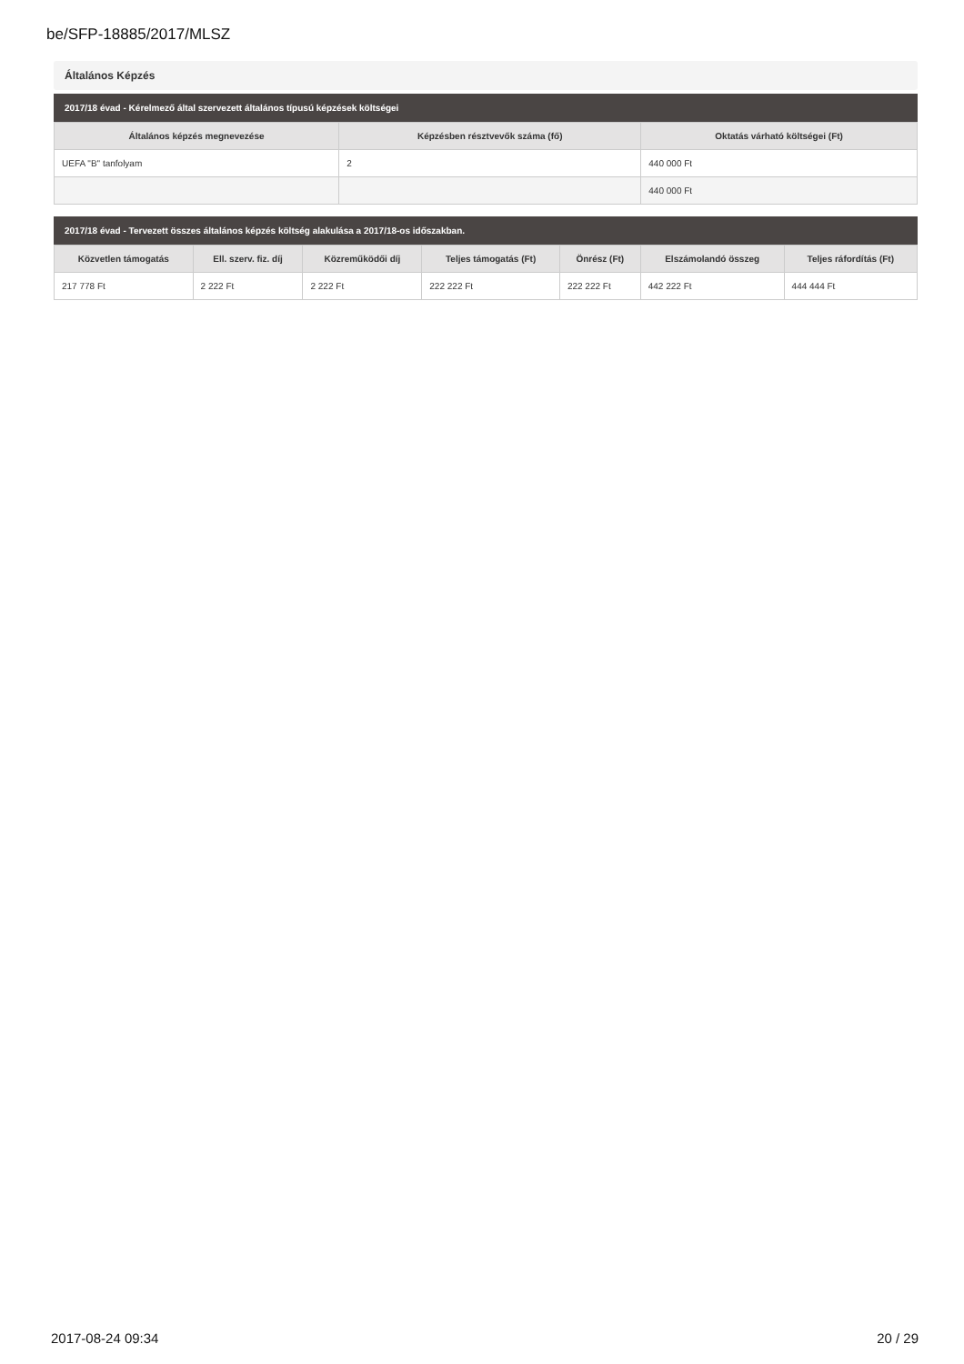be/SFP-18885/2017/MLSZ
Általános Képzés
2017/18 évad - Kérelmező által szervezett általános típusú képzések költségei
| Általános képzés megnevezése | Képzésben résztvevők száma (fő) | Oktatás várható költségei (Ft) |
| --- | --- | --- |
| UEFA "B" tanfolyam | 2 | 440 000 Ft |
| | | 440 000 Ft |
2017/18 évad - Tervezett összes általános képzés költség alakulása a 2017/18-os időszakban.
| Közvetlen támogatás | Ell. szerv. fiz. díj | Közreműködői díj | Teljes támogatás (Ft) | Önrész (Ft) | Elszámolandó összeg | Teljes ráfordítás (Ft) |
| --- | --- | --- | --- | --- | --- | --- |
| 217 778 Ft | 2 222 Ft | 2 222 Ft | 222 222 Ft | 222 222 Ft | 442 222 Ft | 444 444 Ft |
2017-08-24 09:34 20 / 29